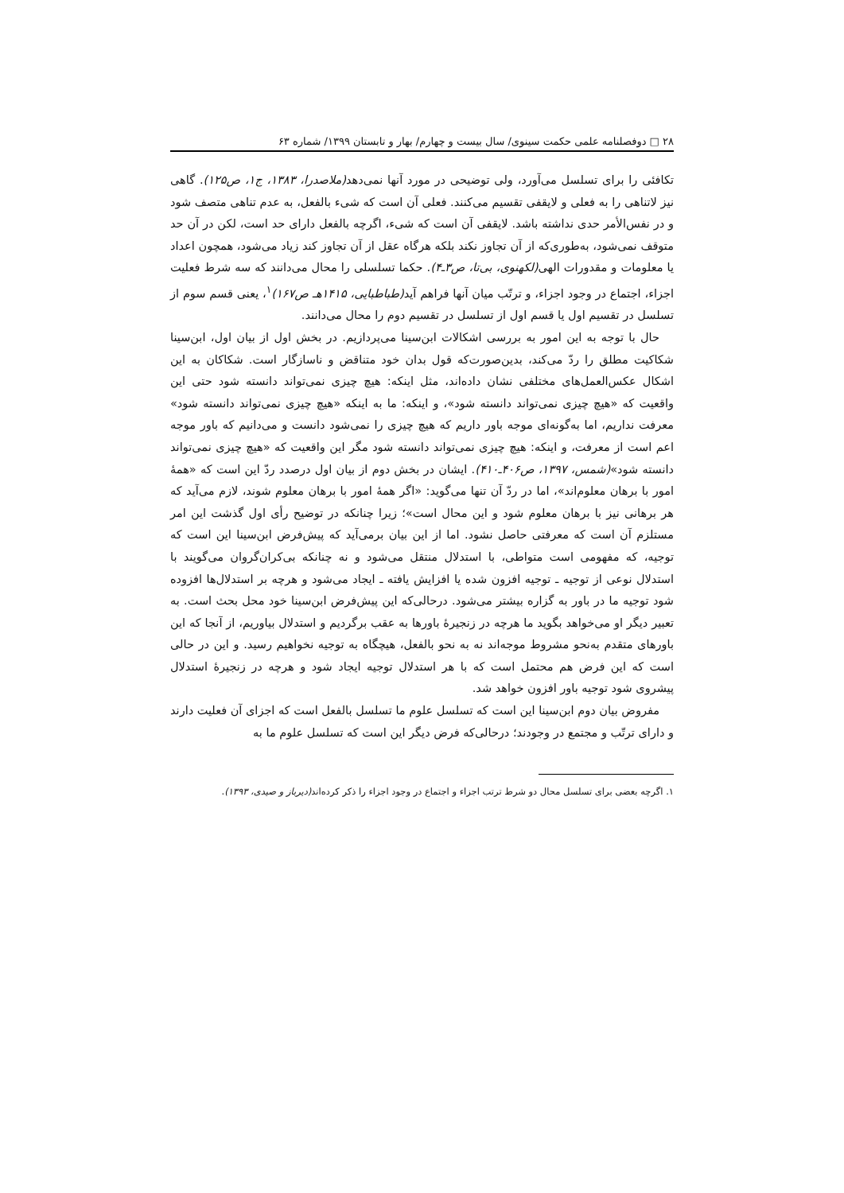۲۸ □ دوفصلنامه علمی حکمت سینوی/ سال بیست و چهارم/ بهار و تابستان ۱۳۹۹/ شماره ۶۳
تکافئی را برای تسلسل می‌آورد، ولی توضیحی در مورد آنها نمی‌دهد(ملاصدرا، ۱۳۸۳، ج۱، ص۱۲۵). گاهی نیز لاتناهی را به فعلی و لایقفی تقسیم می‌کنند. فعلی آن است که شیء بالفعل، به عدم تناهی متصف شود و در نفس‌الأمر حدی نداشته باشد. لایقفی آن است که شیء، اگرچه بالفعل دارای حد است، لکن در آن حد متوقف نمی‌شود، به‌طوری‌که از آن تجاوز نکند بلکه هرگاه عقل از آن تجاوز کند زیاد می‌شود، همچون اعداد یا معلومات و مقدورات الهی(لکهنوی، بی‌تا، ص۳ـ۴). حکما تسلسلی را محال می‌دانند که سه شرط فعلیت اجزاء، اجتماع در وجود اجزاء، و ترتّب میان آنها فراهم آید(طباطبایی، ۱۴۱۵هـ ص۱۶۷)<sup>۱</sup>، یعنی قسم سوم از تسلسل در تقسیم اول یا قسم اول از تسلسل در تقسیم دوم را محال می‌دانند.
حال با توجه به این امور به بررسی اشکالات ابن‌سینا می‌پردازیم. در بخش اول از بیان اول، ابن‌سینا شکاکیت مطلق را ردّ می‌کند، بدین‌صورت‌که قول بدان خود متناقض و ناسازگار است. شکاکان به این اشکال عکس‌العمل‌های مختلفی نشان داده‌اند، مثل اینکه: هیچ چیزی نمی‌تواند دانسته شود حتی این واقعیت که «هیچ چیزی نمی‌تواند دانسته شود»، و اینکه: ما به اینکه «هیچ چیزی نمی‌تواند دانسته شود» معرفت نداریم، اما به‌گونه‌ای موجه باور داریم که هیچ چیزی را نمی‌شود دانست و می‌دانیم که باور موجه اعم است از معرفت، و اینکه: هیچ چیزی نمی‌تواند دانسته شود مگر این واقعیت که «هیچ چیزی نمی‌تواند دانسته شود»(شمس، ۱۳۹۷، ص۴۰۶ـ۴۱۰). ایشان در بخش دوم از بیان اول درصدد ردّ این است که «همهٔ امور با برهان معلوم‌اند»، اما در ردّ آن تنها می‌گوید: «اگر همهٔ امور با برهان معلوم شوند، لازم می‌آید که هر برهانی نیز با برهان معلوم شود و این محال است»؛ زیرا چنانکه در توضیح رأی اول گذشت این امر مستلزم آن است که معرفتی حاصل نشود. اما از این بیان برمی‌آید که پیش‌فرض ابن‌سینا این است که توجیه، که مفهومی است متواطی، با استدلال منتقل می‌شود و نه چنانکه بی‌کران‌گروان می‌گویند با استدلال نوعی از توجیه ـ توجیه افزون شده یا افزایش یافته ـ ایجاد می‌شود و هرچه بر استدلال‌ها افزوده شود توجیه ما در باور به گزاره بیشتر می‌شود. درحالی‌که این پیش‌فرض ابن‌سینا خود محل بحث است. به تعبیر دیگر او می‌خواهد بگوید ما هرچه در زنجیرهٔ باورها به عقب برگردیم و استدلال بیاوریم، از آنجا که این باورهای متقدم به‌نحو مشروط موجه‌اند نه به نحو بالفعل، هیچگاه به توجیه نخواهیم رسید. و این در حالی است که این فرض هم محتمل است که با هر استدلال توجیه ایجاد شود و هرچه در زنجیرهٔ استدلال پیشروی شود توجیه باور افزون خواهد شد.
مفروض بیان دوم ابن‌سینا این است که تسلسل علوم ما تسلسل بالفعل است که اجزای آن فعلیت دارند و دارای ترتّب و مجتمع در وجودند؛ درحالی‌که فرض دیگر این است که تسلسل علوم ما به
۱. اگرچه بعضی برای تسلسل محال دو شرط ترتب اجزاء و اجتماع در وجود اجزاء را ذکر کرده‌اند(دیرباز و صیدی، ۱۳۹۳).